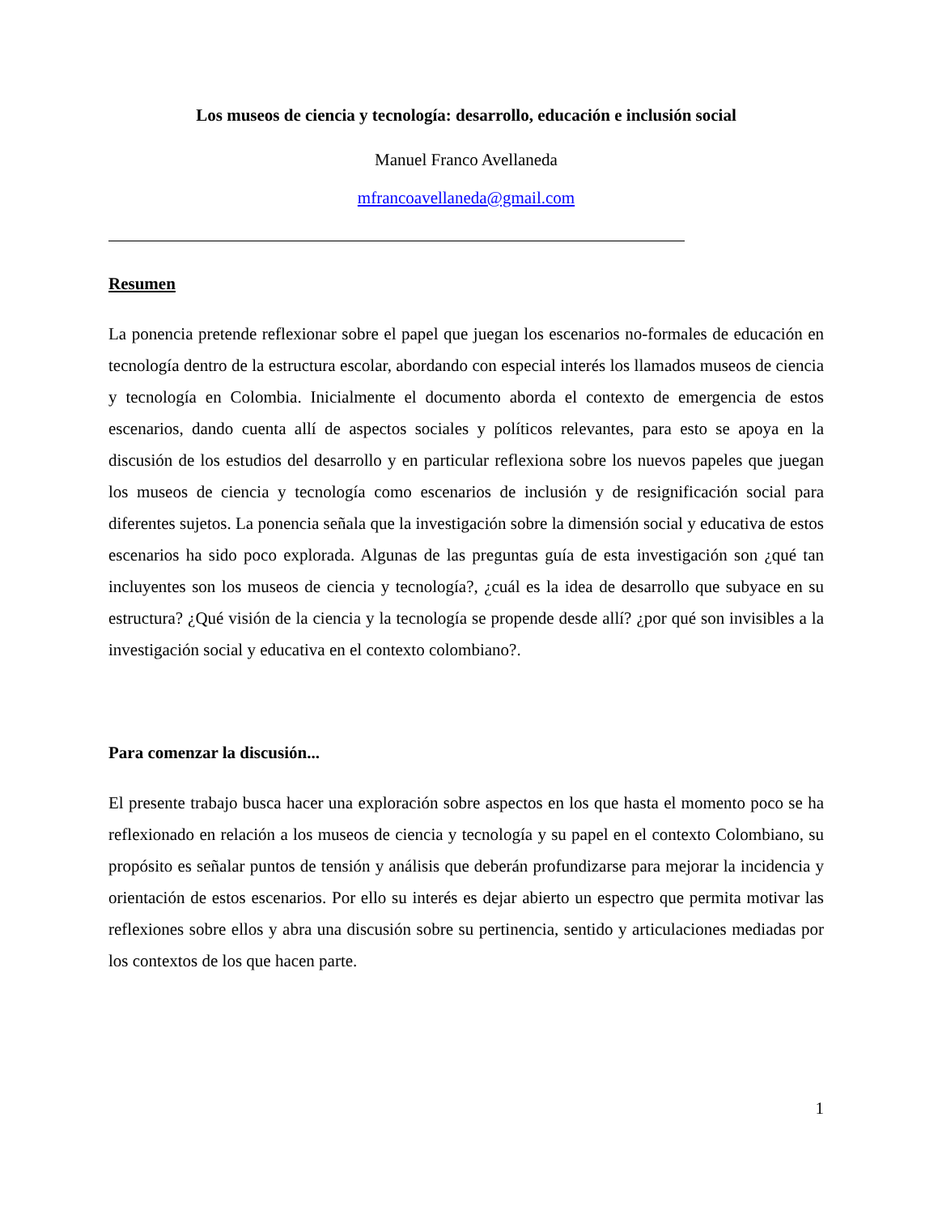Los museos de ciencia y tecnología: desarrollo, educación e inclusión social
Manuel Franco Avellaneda
mfrancoavellaneda@gmail.com
Resumen
La ponencia pretende reflexionar sobre el papel que juegan los escenarios no-formales de educación en tecnología dentro de la estructura escolar, abordando con especial interés los llamados museos de ciencia y tecnología en Colombia. Inicialmente el documento aborda el contexto de emergencia de estos escenarios, dando cuenta allí de aspectos sociales y políticos relevantes, para esto se apoya en la discusión de los estudios del desarrollo y en particular reflexiona sobre los nuevos papeles que juegan los museos de ciencia y tecnología como escenarios de inclusión y de resignificación social para diferentes sujetos. La ponencia señala que la investigación sobre la dimensión social y educativa de estos escenarios ha sido poco explorada. Algunas de las preguntas guía de esta investigación son ¿qué tan incluyentes son los museos de ciencia y tecnología?, ¿cuál es la idea de desarrollo que subyace en su estructura? ¿Qué visión de la ciencia y la tecnología se propende desde allí? ¿por qué son invisibles a la investigación social y educativa en el contexto colombiano?.
Para comenzar la discusión...
El presente trabajo busca hacer una exploración sobre aspectos en los que hasta el momento poco se ha reflexionado en relación a los museos de ciencia y tecnología y su papel en el contexto Colombiano, su propósito es señalar puntos de tensión y análisis que deberán profundizarse para mejorar la incidencia y orientación de estos escenarios. Por ello su interés es dejar abierto un espectro que permita motivar las reflexiones sobre ellos y abra una discusión sobre su pertinencia, sentido y articulaciones mediadas por los contextos de los que hacen parte.
1